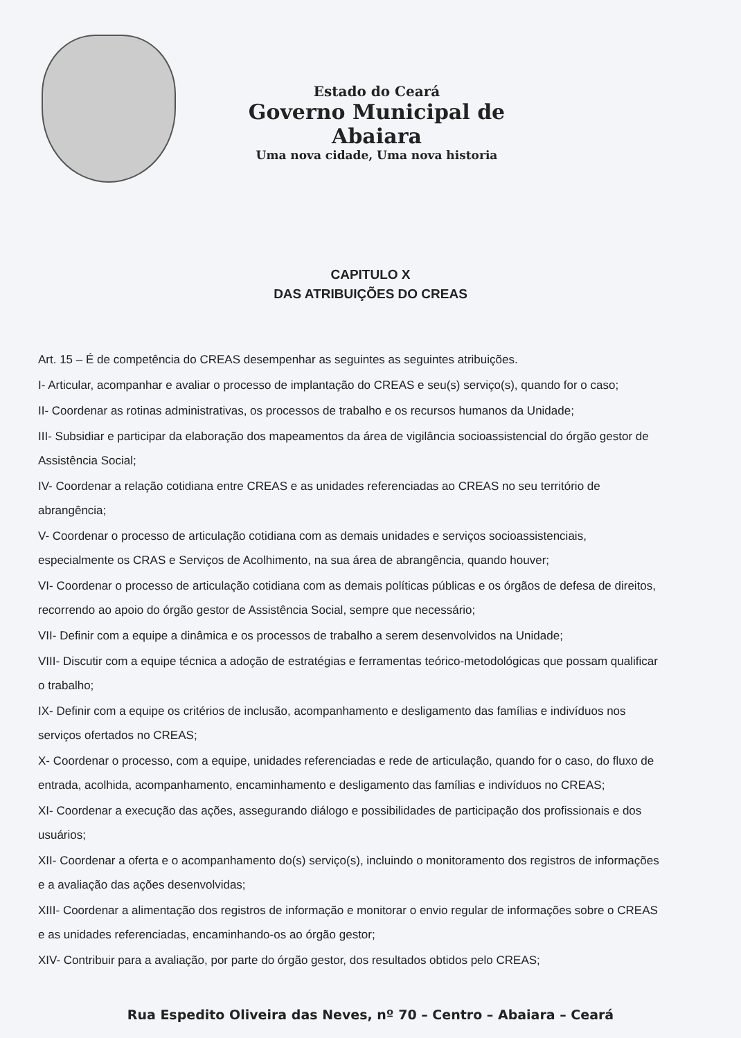Estado do Ceará
Governo Municipal de Abaiara
Uma nova cidade, Uma nova historia
CAPITULO X
DAS ATRIBUIÇÕES DO CREAS
Art. 15 – É de competência do CREAS desempenhar as seguintes as seguintes atribuições.
I- Articular, acompanhar e avaliar o processo de implantação do CREAS e seu(s) serviço(s), quando for o caso;
II- Coordenar as rotinas administrativas, os processos de trabalho e os recursos humanos da Unidade;
III- Subsidiar e participar da elaboração dos mapeamentos da área de vigilância socioassistencial do órgão gestor de Assistência Social;
IV- Coordenar a relação cotidiana entre CREAS e as unidades referenciadas ao CREAS no seu território de abrangência;
V- Coordenar o processo de articulação cotidiana com as demais unidades e serviços socioassistenciais, especialmente os CRAS e Serviços de Acolhimento, na sua área de abrangência, quando houver;
VI- Coordenar o processo de articulação cotidiana com as demais políticas públicas e os órgãos de defesa de direitos, recorrendo ao apoio do órgão gestor de Assistência Social, sempre que necessário;
VII- Definir com a equipe a dinâmica e os processos de trabalho a serem desenvolvidos na Unidade;
VIII- Discutir com a equipe técnica a adoção de estratégias e ferramentas teórico-metodológicas que possam qualificar o trabalho;
IX- Definir com a equipe os critérios de inclusão, acompanhamento e desligamento das famílias e indivíduos nos serviços ofertados no CREAS;
X- Coordenar o processo, com a equipe, unidades referenciadas e rede de articulação, quando for o caso, do fluxo de entrada, acolhida, acompanhamento, encaminhamento e desligamento das famílias e indivíduos no CREAS;
XI- Coordenar a execução das ações, assegurando diálogo e possibilidades de participação dos profissionais e dos usuários;
XII- Coordenar a oferta e o acompanhamento do(s) serviço(s), incluindo o monitoramento dos registros de informações e a avaliação das ações desenvolvidas;
XIII- Coordenar a alimentação dos registros de informação e monitorar o envio regular de informações sobre o CREAS e as unidades referenciadas, encaminhando-os ao órgão gestor;
XIV- Contribuir para a avaliação, por parte do órgão gestor, dos resultados obtidos pelo CREAS;
Rua Espedito Oliveira das Neves, nº 70 – Centro – Abaiara – Ceará